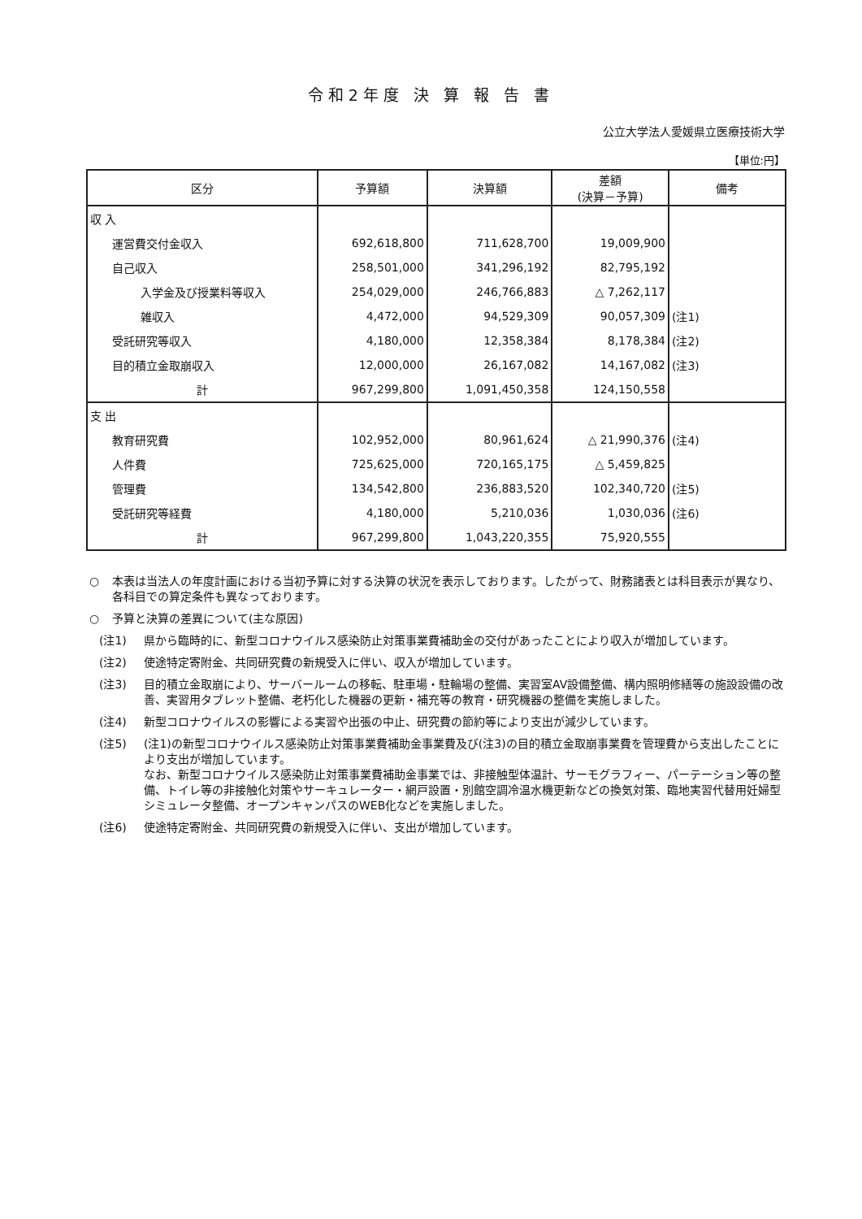令和2年度 決 算 報 告 書
公立大学法人愛媛県立医療技術大学
【単位:円】
| 区分 | 予算額 | 決算額 | 差額 (決算－予算) | 備考 |
| --- | --- | --- | --- | --- |
| 収 入 | | | | |
| 運営費交付金収入 | 692,618,800 | 711,628,700 | 19,009,900 | |
| 自己収入 | 258,501,000 | 341,296,192 | 82,795,192 | |
| 入学金及び授業料等収入 | 254,029,000 | 246,766,883 | △ 7,262,117 | |
| 雑収入 | 4,472,000 | 94,529,309 | 90,057,309 | (注1) |
| 受託研究等収入 | 4,180,000 | 12,358,384 | 8,178,384 | (注2) |
| 目的積立金取崩収入 | 12,000,000 | 26,167,082 | 14,167,082 | (注3) |
| 計 | 967,299,800 | 1,091,450,358 | 124,150,558 | |
| 支 出 | | | | |
| 教育研究費 | 102,952,000 | 80,961,624 | △ 21,990,376 | (注4) |
| 人件費 | 725,625,000 | 720,165,175 | △ 5,459,825 | |
| 管理費 | 134,542,800 | 236,883,520 | 102,340,720 | (注5) |
| 受託研究等経費 | 4,180,000 | 5,210,036 | 1,030,036 | (注6) |
| 計 | 967,299,800 | 1,043,220,355 | 75,920,555 | |
○ 本表は当法人の年度計画における当初予算に対する決算の状況を表示しております。したがって、財務諸表とは科目表示が異なり、各科目での算定条件も異なっております。
○ 予算と決算の差異について(主な原因)
(注1) 県から臨時的に、新型コロナウイルス感染防止対策事業費補助金の交付があったことにより収入が増加しています。
(注2) 使途特定寄附金、共同研究費の新規受入に伴い、収入が増加しています。
(注3) 目的積立金取崩により、サーバールームの移転、駐車場・駐輪場の整備、実習室AV設備整備、構内照明修繕等の施設設備の改善、実習用タブレット整備、老朽化した機器の更新・補充等の教育・研究機器の整備を実施しました。
(注4) 新型コロナウイルスの影響による実習や出張の中止、研究費の節約等により支出が減少しています。
(注5) (注1)の新型コロナウイルス感染防止対策事業費補助金事業費及び(注3)の目的積立金取崩事業費を管理費から支出したことにより支出が増加しています。
なお、新型コロナウイルス感染防止対策事業費補助金事業では、非接触型体温計、サーモグラフィー、パーテーション等の整備、トイレ等の非接触化対策やサーキュレーター・網戸設置・別館空調冷温水機更新などの換気対策、臨地実習代替用妊婦型シミュレータ整備、オープンキャンパスのWEB化などを実施しました。
(注6) 使途特定寄附金、共同研究費の新規受入に伴い、支出が増加しています。